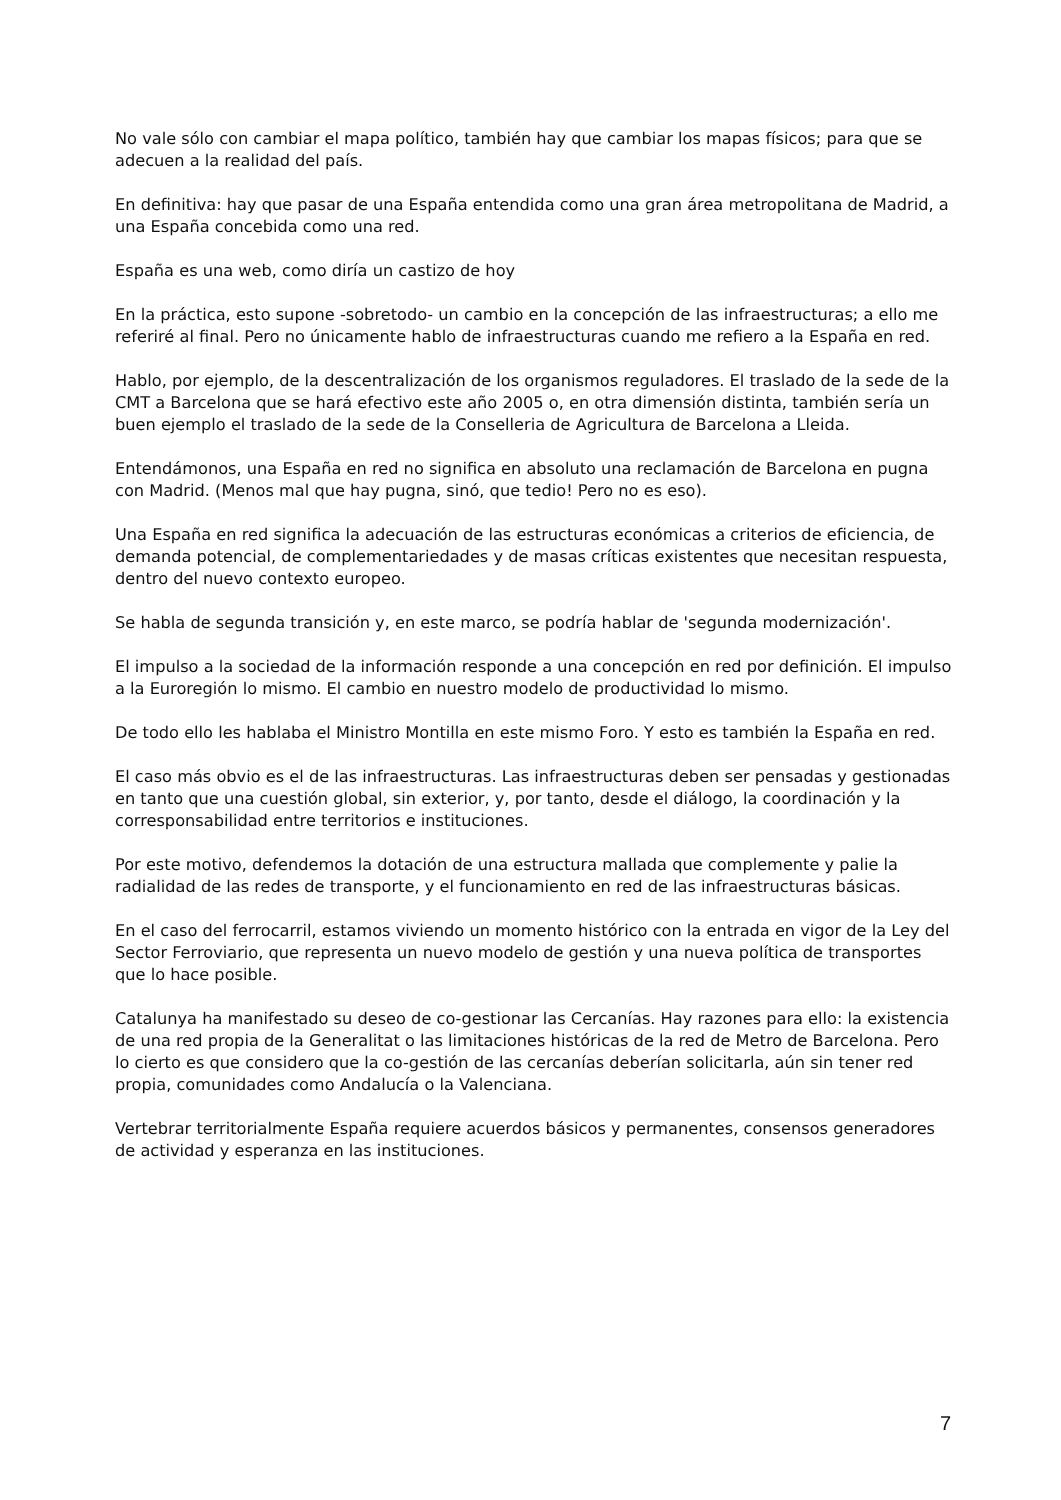No vale sólo con cambiar el mapa político, también hay que cambiar los mapas físicos; para que se adecuen a la realidad del país.
En definitiva: hay que pasar de una España entendida como una gran área metropolitana de Madrid, a una España concebida como una red.
España es una web, como diría un castizo de hoy
En la práctica, esto supone -sobretodo- un cambio en la concepción de las infraestructuras; a ello me referiré al final. Pero no únicamente hablo de infraestructuras cuando me refiero a la España en red.
Hablo, por ejemplo, de la descentralización de los organismos reguladores. El traslado de la sede de la CMT a Barcelona que se hará efectivo este año 2005 o, en otra dimensión distinta, también sería un buen ejemplo el traslado de la sede de la Conselleria de Agricultura de Barcelona a Lleida.
Entendámonos, una España en red no significa en absoluto una reclamación de Barcelona en pugna con Madrid. (Menos mal que hay pugna, sinó, que tedio! Pero no es eso).
Una España en red significa la adecuación de las estructuras económicas a criterios de eficiencia, de demanda potencial, de complementariedades y de masas críticas existentes que necesitan respuesta, dentro del nuevo contexto europeo.
Se habla de segunda transición y, en este marco, se podría hablar de 'segunda modernización'.
El impulso a la sociedad de la información responde a una concepción en red por definición. El impulso a la Euroregión lo mismo. El cambio en nuestro modelo de productividad lo mismo.
De todo ello les hablaba el Ministro Montilla en este mismo Foro. Y esto es también la España en red.
El caso más obvio es el de las infraestructuras. Las infraestructuras deben ser pensadas y gestionadas en tanto que una cuestión global, sin exterior, y, por tanto, desde el diálogo, la coordinación y la corresponsabilidad entre territorios e instituciones.
Por este motivo, defendemos la dotación de una estructura mallada que complemente y palie la radialidad de las redes de transporte, y el funcionamiento en red de las infraestructuras básicas.
En el caso del ferrocarril, estamos viviendo un momento histórico con la entrada en vigor de la Ley del Sector Ferroviario, que representa un nuevo modelo de gestión y una nueva política de transportes que lo hace posible.
Catalunya ha manifestado su deseo de co-gestionar las Cercanías. Hay razones para ello: la existencia de una red propia de la Generalitat o las limitaciones históricas de la red de Metro de Barcelona. Pero lo cierto es que considero que la co-gestión de las cercanías deberían solicitarla, aún sin tener red propia, comunidades como Andalucía o la Valenciana.
Vertebrar territorialmente España requiere acuerdos básicos y permanentes, consensos generadores de actividad y esperanza en las instituciones.
7